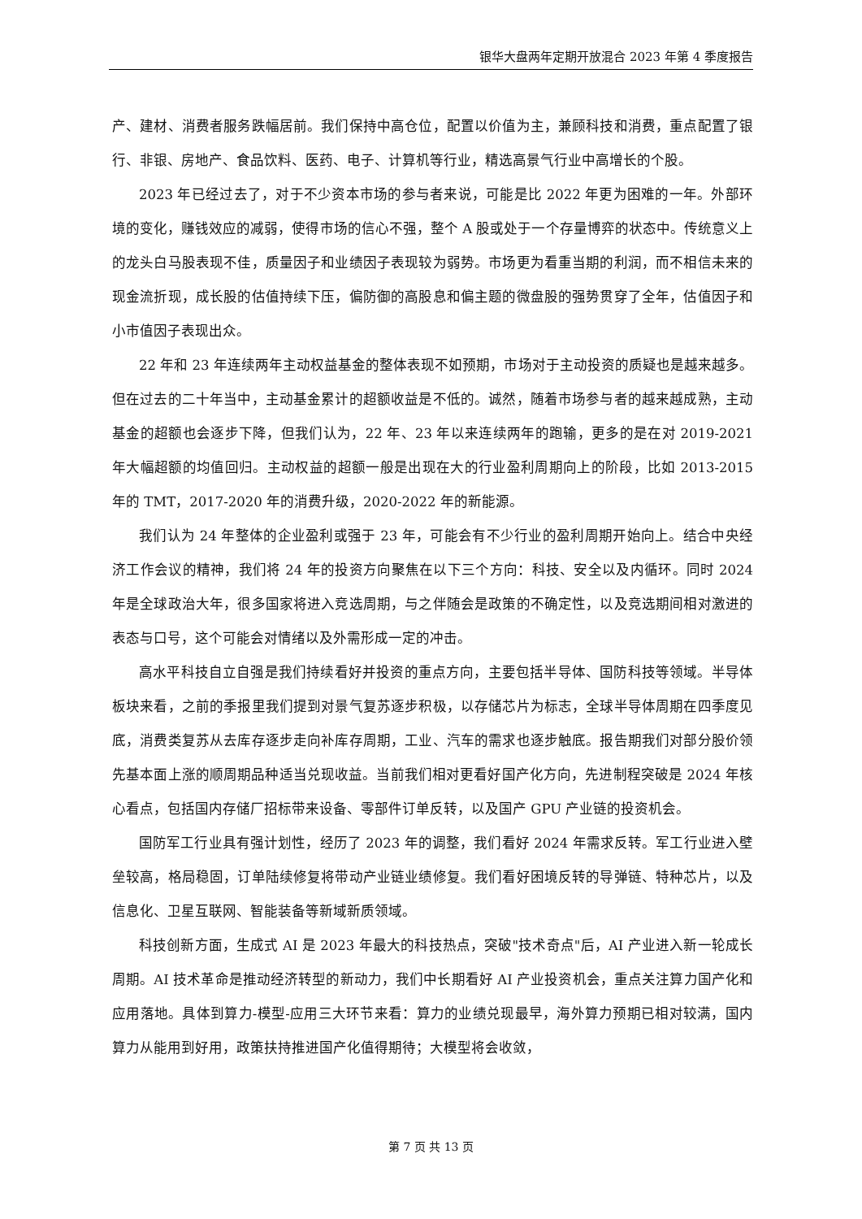银华大盘两年定期开放混合 2023 年第 4 季度报告
产、建材、消费者服务跌幅居前。我们保持中高仓位，配置以价值为主，兼顾科技和消费，重点配置了银行、非银、房地产、食品饮料、医药、电子、计算机等行业，精选高景气行业中高增长的个股。
2023 年已经过去了，对于不少资本市场的参与者来说，可能是比 2022 年更为困难的一年。外部环境的变化，赚钱效应的减弱，使得市场的信心不强，整个 A 股或处于一个存量博弈的状态中。传统意义上的龙头白马股表现不佳，质量因子和业绩因子表现较为弱势。市场更为看重当期的利润，而不相信未来的现金流折现，成长股的估值持续下压，偏防御的高股息和偏主题的微盘股的强势贯穿了全年，估值因子和小市值因子表现出众。
22 年和 23 年连续两年主动权益基金的整体表现不如预期，市场对于主动投资的质疑也是越来越多。但在过去的二十年当中，主动基金累计的超额收益是不低的。诚然，随着市场参与者的越来越成熟，主动基金的超额也会逐步下降，但我们认为，22 年、23 年以来连续两年的跑输，更多的是在对 2019-2021 年大幅超额的均值回归。主动权益的超额一般是出现在大的行业盈利周期向上的阶段，比如 2013-2015 年的 TMT，2017-2020 年的消费升级，2020-2022 年的新能源。
我们认为 24 年整体的企业盈利或强于 23 年，可能会有不少行业的盈利周期开始向上。结合中央经济工作会议的精神，我们将 24 年的投资方向聚焦在以下三个方向：科技、安全以及内循环。同时 2024 年是全球政治大年，很多国家将进入竞选周期，与之伴随会是政策的不确定性，以及竞选期间相对激进的表态与口号，这个可能会对情绪以及外需形成一定的冲击。
高水平科技自立自强是我们持续看好并投资的重点方向，主要包括半导体、国防科技等领域。半导体板块来看，之前的季报里我们提到对景气复苏逐步积极，以存储芯片为标志，全球半导体周期在四季度见底，消费类复苏从去库存逐步走向补库存周期，工业、汽车的需求也逐步触底。报告期我们对部分股价领先基本面上涨的顺周期品种适当兑现收益。当前我们相对更看好国产化方向，先进制程突破是 2024 年核心看点，包括国内存储厂招标带来设备、零部件订单反转，以及国产 GPU 产业链的投资机会。
国防军工行业具有强计划性，经历了 2023 年的调整，我们看好 2024 年需求反转。军工行业进入壁垒较高，格局稳固，订单陆续修复将带动产业链业绩修复。我们看好困境反转的导弹链、特种芯片，以及信息化、卫星互联网、智能装备等新域新质领域。
科技创新方面，生成式 AI 是 2023 年最大的科技热点，突破"技术奇点"后，AI 产业进入新一轮成长周期。AI 技术革命是推动经济转型的新动力，我们中长期看好 AI 产业投资机会，重点关注算力国产化和应用落地。具体到算力-模型-应用三大环节来看：算力的业绩兑现最早，海外算力预期已相对较满，国内算力从能用到好用，政策扶持推进国产化值得期待；大模型将会收敛，
第 7 页 共 13 页